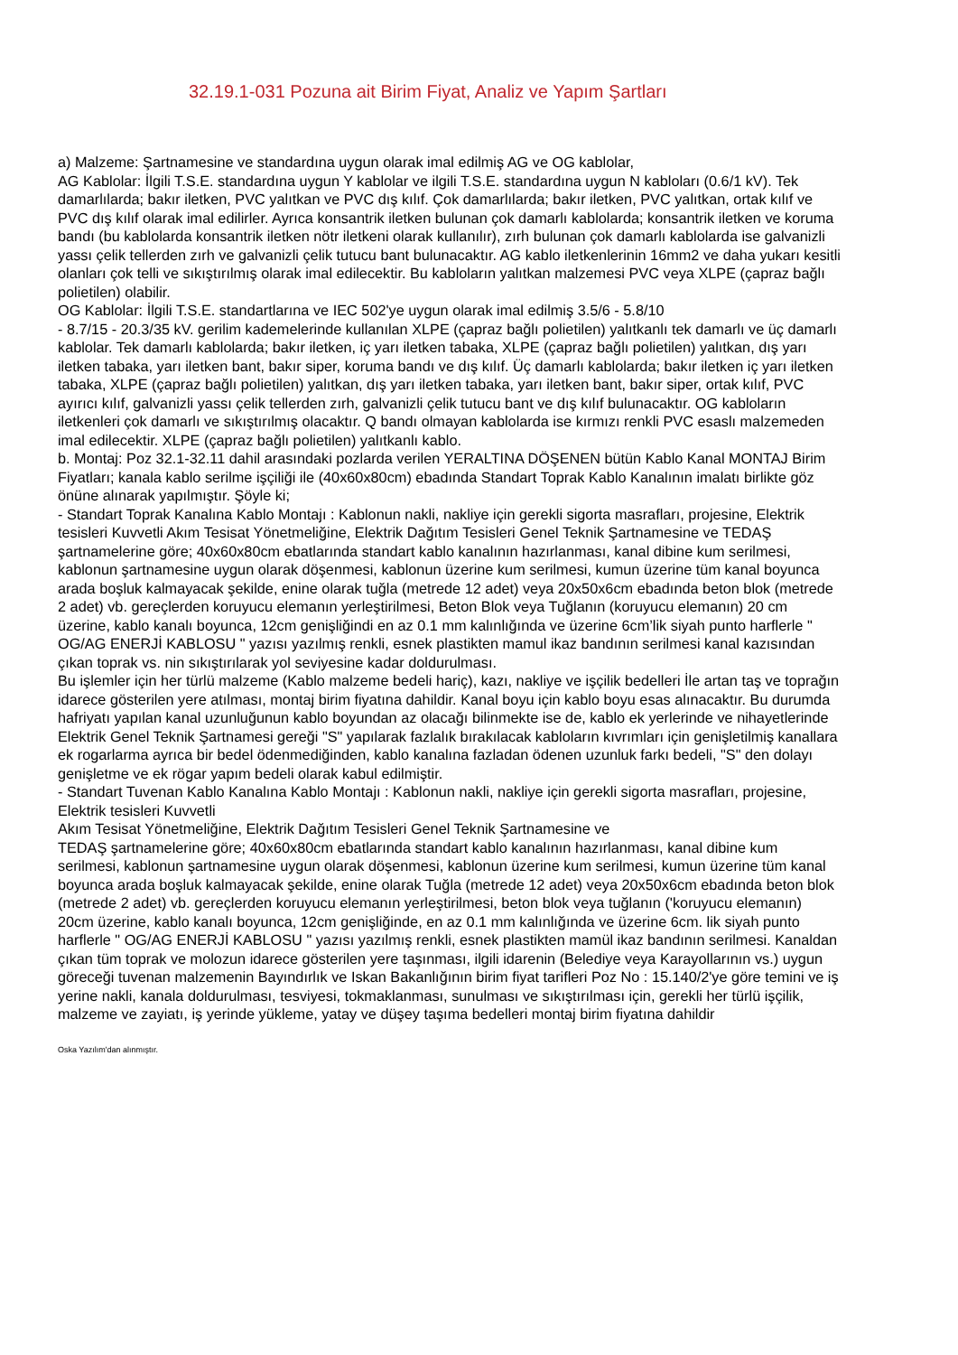32.19.1-031 Pozuna ait Birim Fiyat, Analiz ve Yapım Şartları
a) Malzeme: Şartnamesine ve standardına uygun olarak imal edilmiş AG ve OG kablolar,
AG Kablolar: İlgili T.S.E. standardına uygun Y kablolar ve ilgili T.S.E. standardına uygun N kabloları (0.6/1 kV). Tek damarlılarda; bakır iletken, PVC yalıtkan ve PVC dış kılıf. Çok damarlılarda; bakır iletken, PVC yalıtkan, ortak kılıf ve PVC dış kılıf olarak imal edilirler. Ayrıca konsantrik iletken bulunan çok damarlı kablolarda; konsantrik iletken ve koruma bandı (bu kablolarda konsantrik iletken nötr iletkeni olarak kullanılır), zırh bulunan çok damarlı kablolarda ise galvanizli yassı çelik tellerden zırh ve galvanizli çelik tutucu bant bulunacaktır. AG kablo iletkenlerinin 16mm2 ve daha yukarı kesitli olanları çok telli ve sıkıştırılmış olarak imal edilecektir. Bu kabloların yalıtkan malzemesi PVC veya XLPE (çapraz bağlı polietilen) olabilir.
OG Kablolar: İlgili T.S.E. standartlarına ve IEC 502'ye uygun olarak imal edilmiş 3.5/6 - 5.8/10
- 8.7/15 - 20.3/35 kV. gerilim kademelerinde kullanılan XLPE (çapraz bağlı polietilen) yalıtkanlı tek damarlı ve üç damarlı kablolar. Tek damarlı kablolarda; bakır iletken, iç yarı iletken tabaka, XLPE (çapraz bağlı polietilen) yalıtkan, dış yarı iletken tabaka, yarı iletken bant, bakır siper, koruma bandı ve dış kılıf. Üç damarlı kablolarda; bakır iletken iç yarı iletken tabaka, XLPE (çapraz bağlı polietilen) yalıtkan, dış yarı iletken tabaka, yarı iletken bant, bakır siper, ortak kılıf, PVC ayırıcı kılıf, galvanizli yassı çelik tellerden zırh, galvanizli çelik tutucu bant ve dış kılıf bulunacaktır. OG kabloların iletkenleri çok damarlı ve sıkıştırılmış olacaktır. Q bandı olmayan kablolarda ise kırmızı renkli PVC esaslı malzemeden imal edilecektir. XLPE (çapraz bağlı polietilen) yalıtkanlı kablo.
b. Montaj: Poz 32.1-32.11 dahil arasındaki pozlarda verilen YERALTINA DÖŞENEN bütün Kablo Kanal MONTAJ Birim Fiyatları; kanala kablo serilme işçiliği ile (40x60x80cm) ebadında Standart Toprak Kablo Kanalının imalatı birlikte göz önüne alınarak yapılmıştır. Şöyle ki;
- Standart Toprak Kanalına Kablo Montajı : Kablonun nakli, nakliye için gerekli sigorta masrafları, projesine, Elektrik tesisleri Kuvvetli Akım Tesisat Yönetmeliğine, Elektrik Dağıtım Tesisleri Genel Teknik Şartnamesine ve TEDAŞ şartnamelerine göre; 40x60x80cm ebatlarında standart kablo kanalının hazırlanması, kanal dibine kum serilmesi, kablonun şartnamesine uygun olarak döşenmesi, kablonun üzerine kum serilmesi, kumun üzerine tüm kanal boyunca arada boşluk kalmayacak şekilde, enine olarak tuğla (metrede 12 adet) veya 20x50x6cm ebadında beton blok (metrede 2 adet) vb. gereçlerden koruyucu elemanın yerleştirilmesi, Beton Blok veya Tuğlanın (koruyucu elemanın) 20 cm üzerine, kablo kanalı boyunca, 12cm genişliğindi en az 0.1 mm kalınlığında ve üzerine 6cm’lik siyah punto harflerle " OG/AG ENERJİ KABLOSU " yazısı yazılmış renkli, esnek plastikten mamul ikaz bandının serilmesi kanal kazısından çıkan toprak vs. nin sıkıştırılarak yol seviyesine kadar doldurulması.
Bu işlemler için her türlü malzeme (Kablo malzeme bedeli hariç), kazı, nakliye ve işçilik bedelleri İle artan taş ve toprağın idarece gösterilen yere atılması, montaj birim fiyatına dahildir. Kanal boyu için kablo boyu esas alınacaktır. Bu durumda hafriyatı yapılan kanal uzunluğunun kablo boyundan az olacağı bilinmekte ise de, kablo ek yerlerinde ve nihayetlerinde Elektrik Genel Teknik Şartnamesi gereği "S" yapılarak fazlalık bırakılacak kabloların kıvrımları için genişletilmiş kanallara ek rogarlarma ayrıca bir bedel ödenmediğinden, kablo kanalına fazladan ödenen uzunluk farkı bedeli, "S" den dolayı genişletme ve ek rögar yapım bedeli olarak kabul edilmiştir.
- Standart Tuvenan Kablo Kanalına Kablo Montajı : Kablonun nakli, nakliye için gerekli sigorta masrafları, projesine, Elektrik tesisleri Kuvvetli
Akım Tesisat Yönetmeliğine, Elektrik Dağıtım Tesisleri Genel Teknik Şartnamesine ve
TEDAŞ şartnamelerine göre; 40x60x80cm ebatlarında standart kablo kanalının hazırlanması, kanal dibine kum serilmesi, kablonun şartnamesine uygun olarak döşenmesi, kablonun üzerine kum serilmesi, kumun üzerine tüm kanal boyunca arada boşluk kalmayacak şekilde, enine olarak Tuğla (metrede 12 adet) veya 20x50x6cm ebadında beton blok (metrede 2 adet) vb. gereçlerden koruyucu elemanın yerleştirilmesi, beton blok veya tuğlanın ('koruyucu elemanın) 20cm üzerine, kablo kanalı boyunca, 12cm genişliğinde, en az 0.1 mm kalınlığında ve üzerine 6cm. lik siyah punto harflerle " OG/AG ENERJİ KABLOSU " yazısı yazılmış renkli, esnek plastikten mamül ikaz bandının serilmesi. Kanaldan çıkan tüm toprak ve molozun idarece gösterilen yere taşınması, ilgili idarenin (Belediye veya Karayollarının vs.) uygun göreceği tuvenan malzemenin Bayındırlık ve Iskan Bakanlığının birim fiyat tarifleri Poz No : 15.140/2'ye göre temini ve iş yerine nakli, kanala doldurulması, tesviyesi, tokmaklanması, sunulması ve sıkıştırılması için, gerekli her türlü işçilik, malzeme ve zayiatı, iş yerinde yükleme, yatay ve düşey taşıma bedelleri montaj birim fiyatına dahildir
Oska Yazılım'dan alınmıştır.